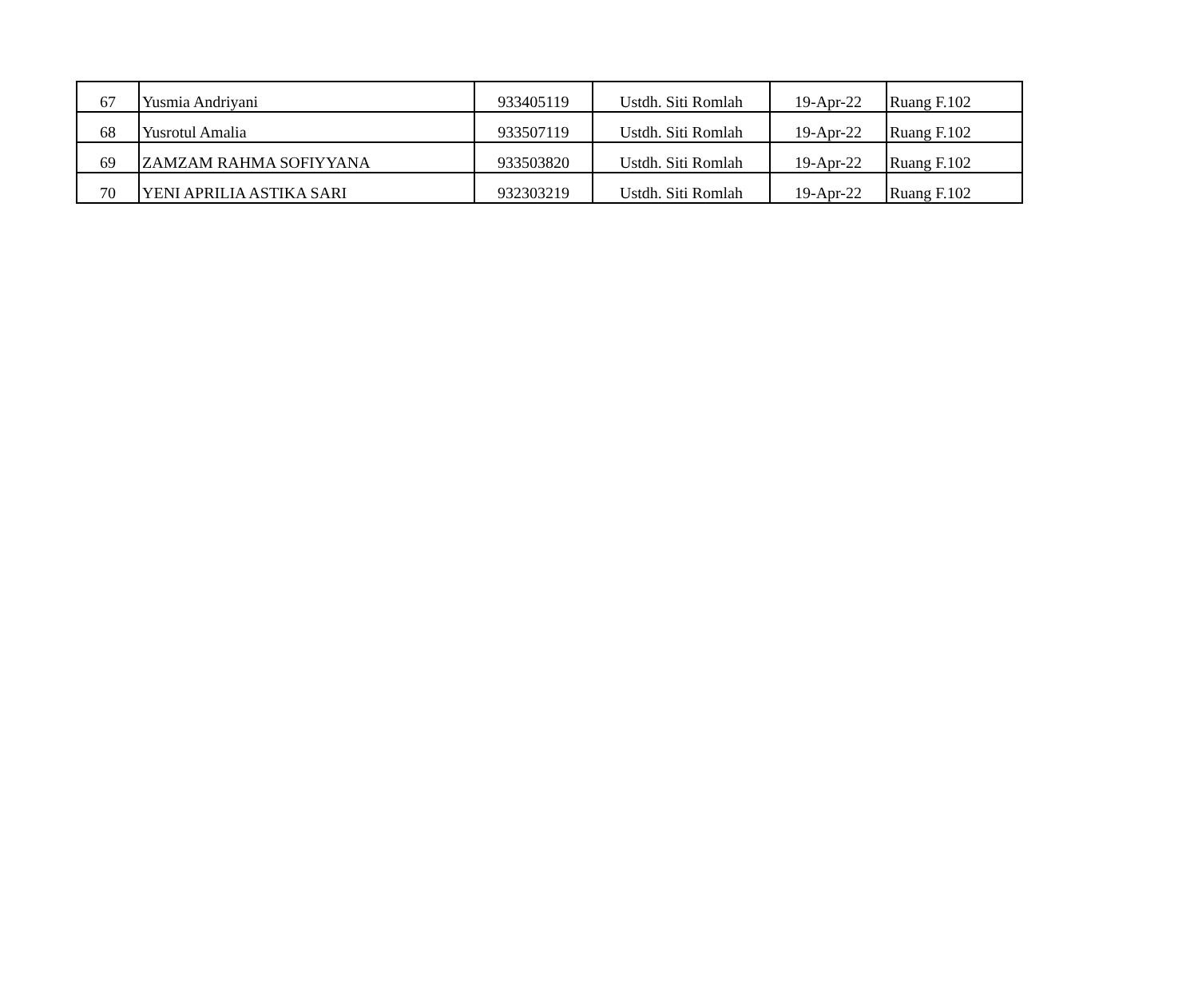| 67 | Yusmia Andriyani | 933405119 | Ustdh. Siti Romlah | 19-Apr-22 | Ruang F.102 |
| 68 | Yusrotul Amalia | 933507119 | Ustdh. Siti Romlah | 19-Apr-22 | Ruang F.102 |
| 69 | ZAMZAM RAHMA SOFIYYANA | 933503820 | Ustdh. Siti Romlah | 19-Apr-22 | Ruang F.102 |
| 70 | YENI APRILIA ASTIKA SARI | 932303219 | Ustdh. Siti Romlah | 19-Apr-22 | Ruang F.102 |